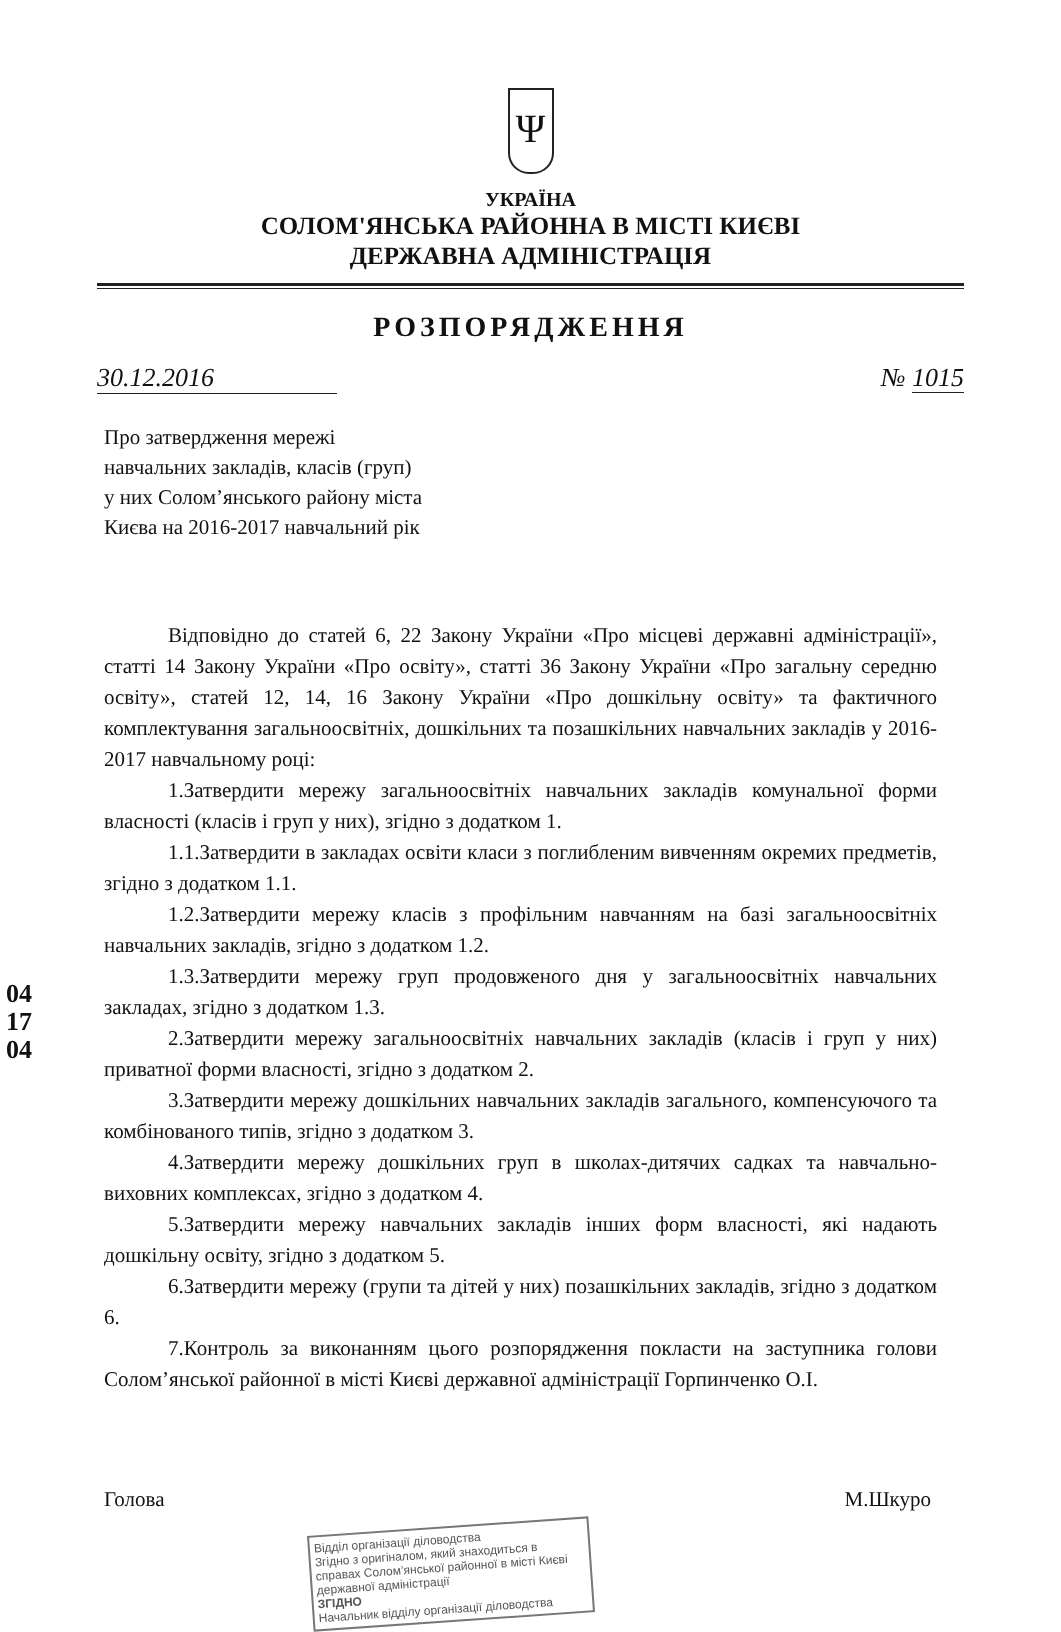Ψ
УКРАЇНА
СОЛОМ'ЯНСЬКА РАЙОННА В МІСТІ КИЄВІ
ДЕРЖАВНА АДМІНІСТРАЦІЯ
РОЗПОРЯДЖЕННЯ
30.12.2016 № 1015
Про затвердження мережі
навчальних закладів, класів (груп)
у них Солом’янського району міста
Києва на 2016-2017 навчальний рік
Відповідно до статей 6, 22 Закону України «Про місцеві державні адміністрації», статті 14 Закону України «Про освіту», статті 36 Закону України «Про загальну середню освіту», статей 12, 14, 16 Закону України «Про дошкільну освіту» та фактичного комплектування загальноосвітніх, дошкільних та позашкільних навчальних закладів у 2016-2017 навчальному році:
1.Затвердити мережу загальноосвітніх навчальних закладів комунальної форми власності (класів і груп у них), згідно з додатком 1.
1.1.Затвердити в закладах освіти класи з поглибленим вивченням окремих предметів, згідно з додатком 1.1.
1.2.Затвердити мережу класів з профільним навчанням на базі загальноосвітніх навчальних закладів, згідно з додатком 1.2.
1.3.Затвердити мережу груп продовженого дня у загальноосвітніх навчальних закладах, згідно з додатком 1.3.
2.Затвердити мережу загальноосвітніх навчальних закладів (класів і груп у них) приватної форми власності, згідно з додатком 2.
3.Затвердити мережу дошкільних навчальних закладів загального, компенсуючого та комбінованого типів, згідно з додатком 3.
4.Затвердити мережу дошкільних груп в школах-дитячих садках та навчально-виховних комплексах, згідно з додатком 4.
5.Затвердити мережу навчальних закладів інших форм власності, які надають дошкільну освіту, згідно з додатком 5.
6.Затвердити мережу (групи та дітей у них) позашкільних закладів, згідно з додатком 6.
7.Контроль за виконанням цього розпорядження покласти на заступника голови Солом’янської районної в місті Києві державної адміністрації Горпинченко О.І.
Голова М.Шкуро
Відділ організації діловодства
Згідно з оригіналом, який знаходиться в справах Солом’янської районної в місті Києві державної адміністрації
ЗГІДНО
Начальник відділу організації діловодства
041704